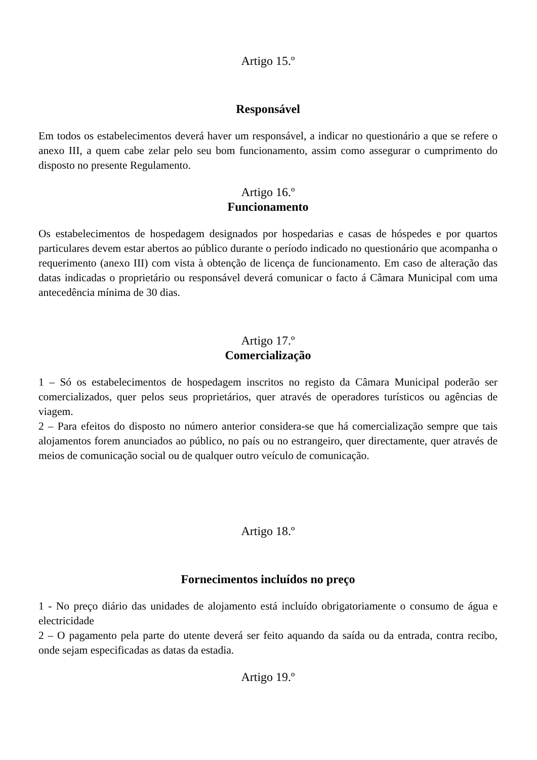Artigo 15.º
Responsável
Em todos os estabelecimentos deverá haver um responsável, a indicar no questionário a que se refere o anexo III, a quem cabe zelar pelo seu bom funcionamento, assim como assegurar o cumprimento do disposto no presente Regulamento.
Artigo 16.º
Funcionamento
Os estabelecimentos de hospedagem designados por hospedarias e casas de hóspedes e por quartos particulares devem estar abertos ao público durante o período indicado no questionário que acompanha o requerimento (anexo III) com vista à obtenção de licença de funcionamento. Em caso de alteração das datas indicadas o proprietário ou responsável deverá comunicar o facto á Câmara Municipal com uma antecedência mínima de 30 dias.
Artigo 17.º
Comercialização
1 – Só os estabelecimentos de hospedagem inscritos no registo da Câmara Municipal poderão ser comercializados, quer pelos seus proprietários, quer através de operadores turísticos ou agências de viagem.
2 – Para efeitos do disposto no número anterior considera-se que há comercialização sempre que tais alojamentos forem anunciados ao público, no país ou no estrangeiro, quer directamente, quer através de meios de comunicação social ou de qualquer outro veículo de comunicação.
Artigo 18.º
Fornecimentos incluídos no preço
1 - No preço diário das unidades de alojamento está incluído obrigatoriamente o consumo de água e electricidade
2 – O pagamento pela parte do utente deverá ser feito aquando da saída ou da entrada, contra recibo, onde sejam especificadas as datas da estadia.
Artigo 19.º